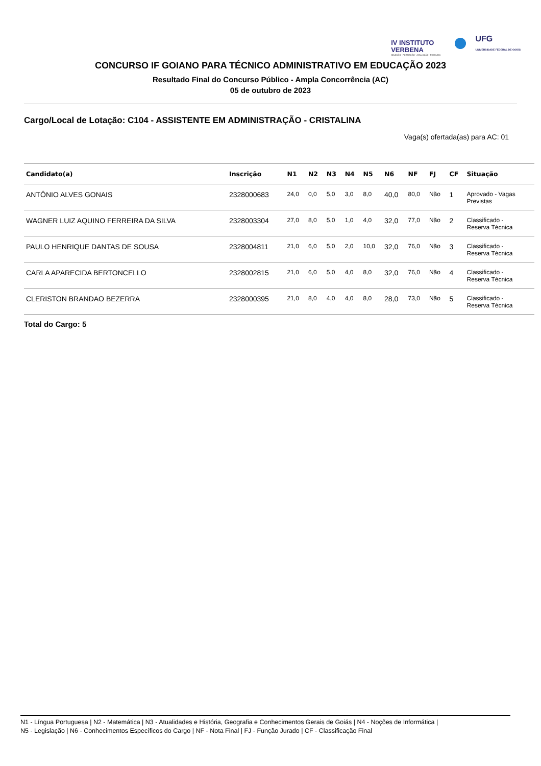IV INSTITUTO
VERBENA
SELEÇÃO · FORMAÇÃO · AVALIAÇÃO · PESQUISA
UFG
UNIVERSIDADE FEDERAL DE GOIÁS
CONCURSO IF GOIANO PARA TÉCNICO ADMINISTRATIVO EM EDUCAÇÃO 2023
Resultado Final do Concurso Público - Ampla Concorrência (AC)
05 de outubro de 2023
Cargo/Local de Lotação: C104 - ASSISTENTE EM ADMINISTRAÇÃO - CRISTALINA
Vaga(s) ofertada(as) para AC: 01
| Candidato(a) | Inscrição | N1 | N2 | N3 | N4 | N5 | N6 | NF | FJ | CF | Situação |
| --- | --- | --- | --- | --- | --- | --- | --- | --- | --- | --- | --- |
| ANTÔNIO ALVES GONAIS | 2328000683 | 24,0 | 0,0 | 5,0 | 3,0 | 8,0 | 40,0 | 80,0 | Não | 1 | Aprovado - Vagas Previstas |
| WAGNER LUIZ AQUINO FERREIRA DA SILVA | 2328003304 | 27,0 | 8,0 | 5,0 | 1,0 | 4,0 | 32,0 | 77,0 | Não | 2 | Classificado - Reserva Técnica |
| PAULO HENRIQUE DANTAS DE SOUSA | 2328004811 | 21,0 | 6,0 | 5,0 | 2,0 | 10,0 | 32,0 | 76,0 | Não | 3 | Classificado - Reserva Técnica |
| CARLA APARECIDA BERTONCELLO | 2328002815 | 21,0 | 6,0 | 5,0 | 4,0 | 8,0 | 32,0 | 76,0 | Não | 4 | Classificado - Reserva Técnica |
| CLERISTON BRANDAO BEZERRA | 2328000395 | 21,0 | 8,0 | 4,0 | 4,0 | 8,0 | 28,0 | 73,0 | Não | 5 | Classificado - Reserva Técnica |
Total do Cargo: 5
N1 - Língua Portuguesa | N2 - Matemática | N3 - Atualidades e História, Geografia e Conhecimentos Gerais de Goiás | N4 - Noções de Informática |
N5 - Legislação | N6 - Conhecimentos Específicos do Cargo | NF - Nota Final | FJ - Função Jurado | CF - Classificação Final